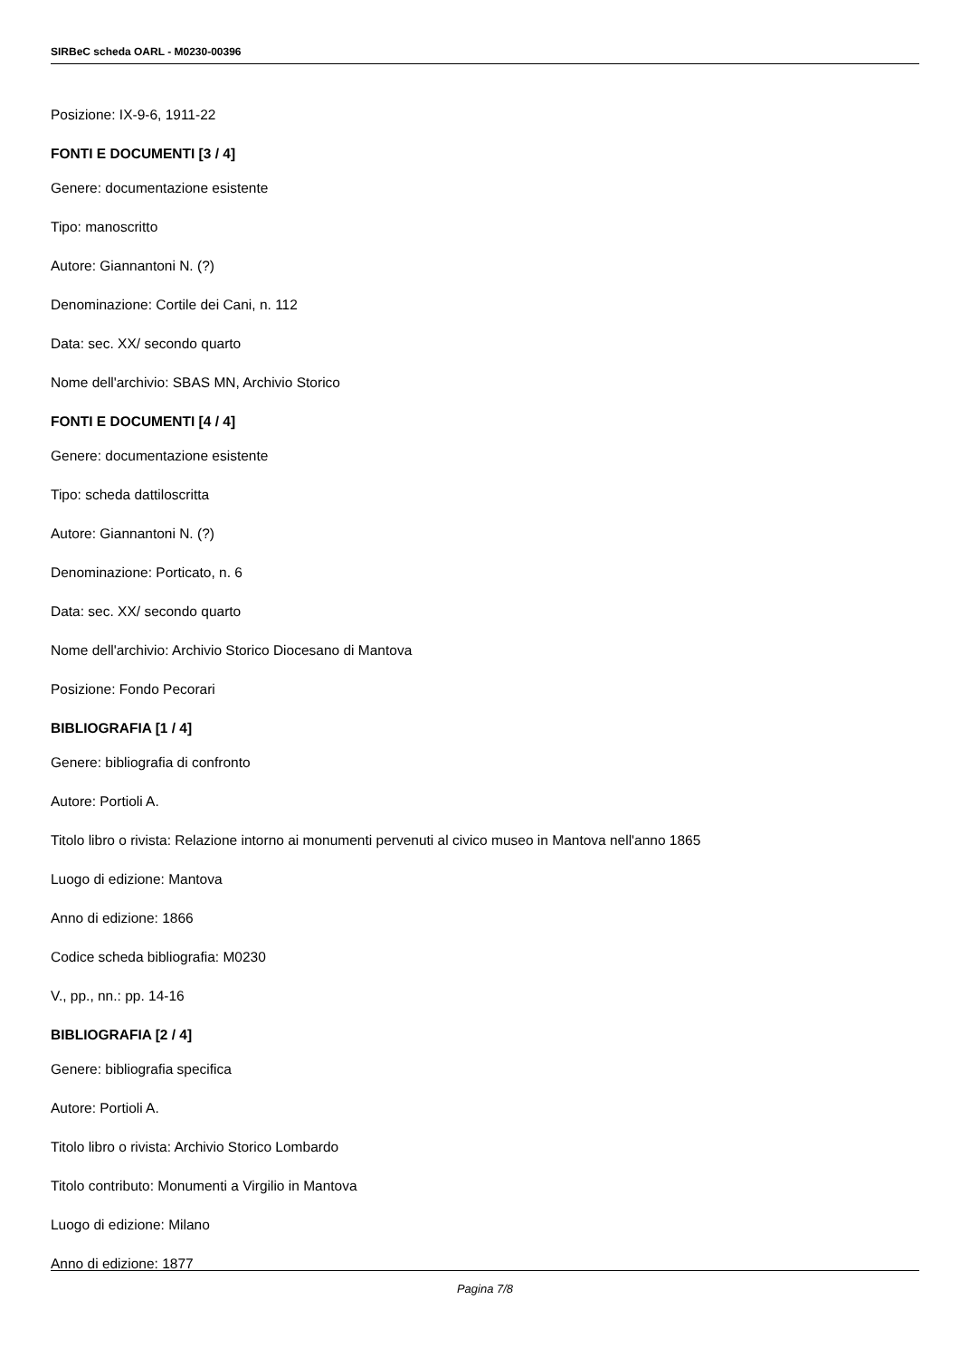SIRBeC scheda OARL - M0230-00396
Posizione: IX-9-6, 1911-22
FONTI E DOCUMENTI [3 / 4]
Genere: documentazione esistente
Tipo: manoscritto
Autore: Giannantoni N. (?)
Denominazione: Cortile dei Cani, n. 112
Data: sec. XX/ secondo quarto
Nome dell'archivio: SBAS MN, Archivio Storico
FONTI E DOCUMENTI [4 / 4]
Genere: documentazione esistente
Tipo: scheda dattiloscritta
Autore: Giannantoni N. (?)
Denominazione: Porticato, n. 6
Data: sec. XX/ secondo quarto
Nome dell'archivio: Archivio Storico Diocesano di Mantova
Posizione: Fondo Pecorari
BIBLIOGRAFIA [1 / 4]
Genere: bibliografia di confronto
Autore: Portioli A.
Titolo libro o rivista: Relazione intorno ai monumenti pervenuti al civico museo in Mantova nell'anno 1865
Luogo di edizione: Mantova
Anno di edizione: 1866
Codice scheda bibliografia: M0230
V., pp., nn.: pp. 14-16
BIBLIOGRAFIA [2 / 4]
Genere: bibliografia specifica
Autore: Portioli A.
Titolo libro o rivista: Archivio Storico Lombardo
Titolo contributo: Monumenti a Virgilio in Mantova
Luogo di edizione: Milano
Anno di edizione: 1877
Pagina 7/8